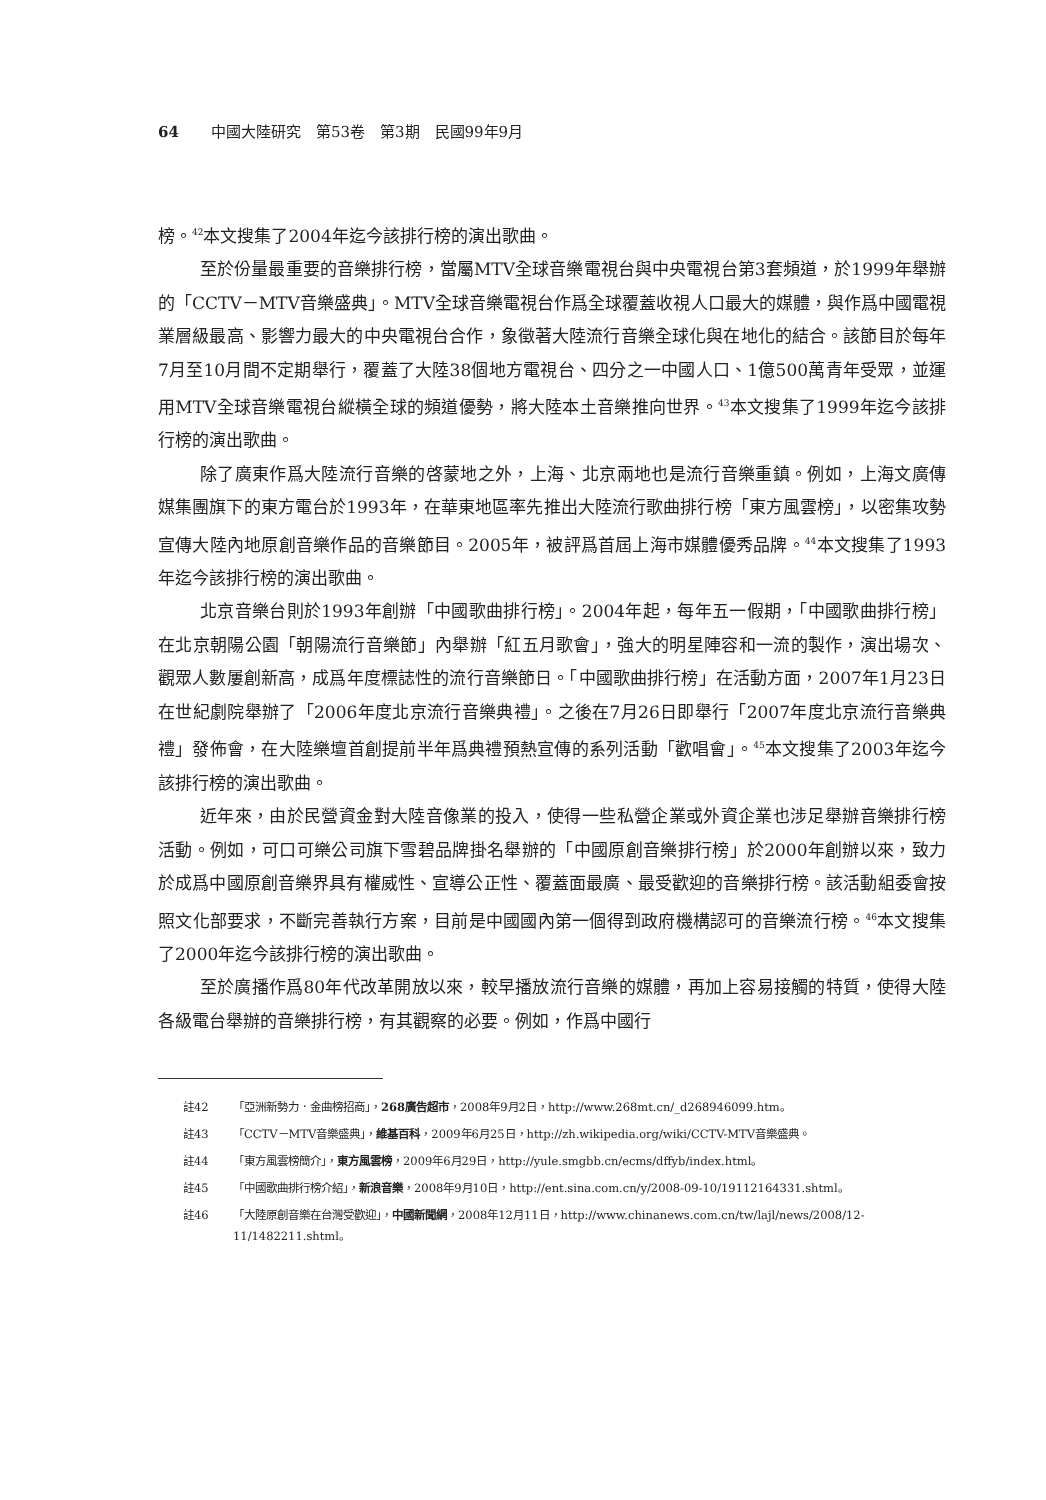64 中國大陸研究　第53卷　第3期　民國99年9月
榜。<sup>42</sup>本文搜集了2004年迄今該排行榜的演出歌曲。
至於份量最重要的音樂排行榜，當屬MTV全球音樂電視台與中央電視台第3套頻道，於1999年舉辦的「CCTV－MTV音樂盛典」。MTV全球音樂電視台作爲全球覆蓋收視人口最大的媒體，與作爲中國電視業層級最高、影響力最大的中央電視台合作，象徵著大陸流行音樂全球化與在地化的結合。該節目於每年7月至10月間不定期舉行，覆蓋了大陸38個地方電視台、四分之一中國人口、1億500萬青年受眾，並運用MTV全球音樂電視台縱橫全球的頻道優勢，將大陸本土音樂推向世界。<sup>43</sup>本文搜集了1999年迄今該排行榜的演出歌曲。
除了廣東作爲大陸流行音樂的啓蒙地之外，上海、北京兩地也是流行音樂重鎮。例如，上海文廣傳媒集團旗下的東方電台於1993年，在華東地區率先推出大陸流行歌曲排行榜「東方風雲榜」，以密集攻勢宣傳大陸內地原創音樂作品的音樂節目。2005年，被評爲首屆上海市媒體優秀品牌。<sup>44</sup>本文搜集了1993年迄今該排行榜的演出歌曲。
北京音樂台則於1993年創辦「中國歌曲排行榜」。2004年起，每年五一假期，「中國歌曲排行榜」在北京朝陽公園「朝陽流行音樂節」內舉辦「紅五月歌會」，強大的明星陣容和一流的製作，演出場次、觀眾人數屢創新高，成爲年度標誌性的流行音樂節日。「中國歌曲排行榜」在活動方面，2007年1月23日在世紀劇院舉辦了「2006年度北京流行音樂典禮」。之後在7月26日即舉行「2007年度北京流行音樂典禮」發佈會，在大陸樂壇首創提前半年爲典禮預熱宣傳的系列活動「歡唱會」。<sup>45</sup>本文搜集了2003年迄今該排行榜的演出歌曲。
近年來，由於民營資金對大陸音像業的投入，使得一些私營企業或外資企業也涉足舉辦音樂排行榜活動。例如，可口可樂公司旗下雪碧品牌掛名舉辦的「中國原創音樂排行榜」於2000年創辦以來，致力於成爲中國原創音樂界具有權威性、宣導公正性、覆蓋面最廣、最受歡迎的音樂排行榜。該活動組委會按照文化部要求，不斷完善執行方案，目前是中國國內第一個得到政府機構認可的音樂流行榜。<sup>46</sup>本文搜集了2000年迄今該排行榜的演出歌曲。
至於廣播作爲80年代改革開放以來，較早播放流行音樂的媒體，再加上容易接觸的特質，使得大陸各級電台舉辦的音樂排行榜，有其觀察的必要。例如，作爲中國行
註42 「亞洲新勢力．金曲榜招商」，268廣告超市，2008年9月2日，http://www.268mt.cn/_d268946099.htm。
註43 「CCTV－MTV音樂盛典」，維基百科，2009年6月25日，http://zh.wikipedia.org/wiki/CCTV-MTV音樂盛典。
註44 「東方風雲榜簡介」，東方風雲榜，2009年6月29日，http://yule.smgbb.cn/ecms/dffyb/index.html。
註45 「中國歌曲排行榜介紹」，新浪音樂，2008年9月10日，http://ent.sina.com.cn/y/2008-09-10/19112164331.shtml。
註46 「大陸原創音樂在台灣受歡迎」，中國新聞網，2008年12月11日，http://www.chinanews.com.cn/tw/lajl/news/2008/12-11/1482211.shtml。